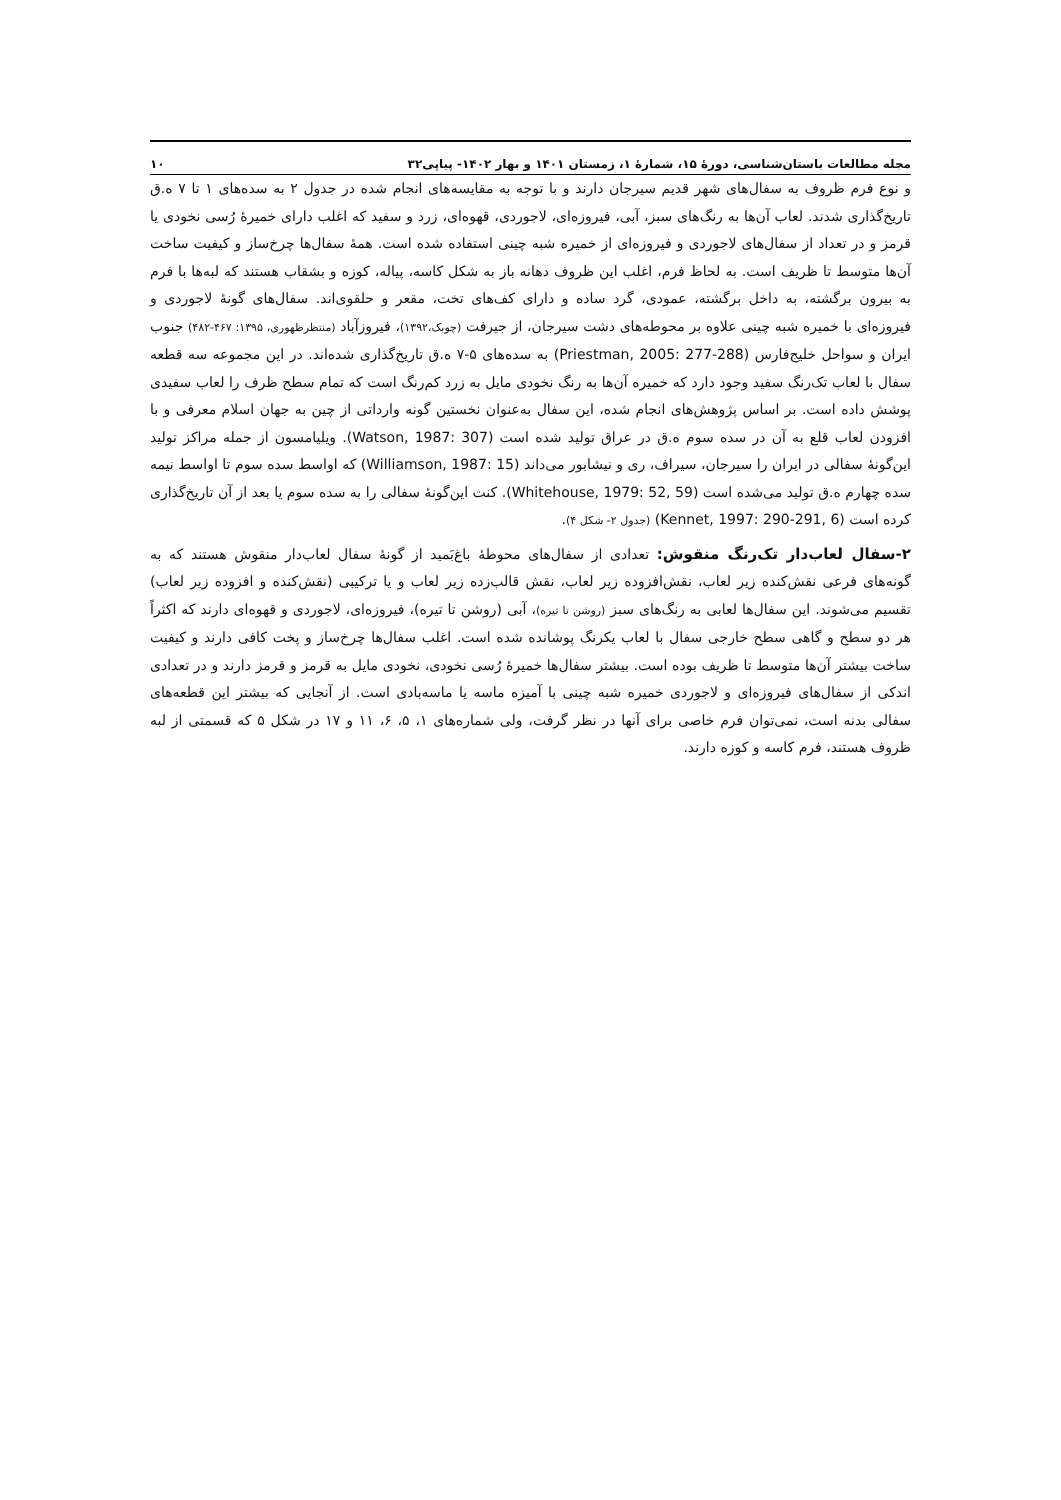مجله مطالعات باستان‌شناسی، دورهٔ ۱۵، شمارهٔ ۱، زمستان ۱۴۰۱ و بهار ۱۴۰۲- پیاپی۳۲ ۱۰
و نوع فرم ظروف به سفال‌های شهر قدیم سیرجان دارند و با توجه به مقایسه‌های انجام شده در جدول ۲ به سده‌های ۱ تا ۷ ه.ق تاریخ‌گذاری شدند. لعاب آن‌ها به رنگ‌های سبز، آبی، فیروزه‌ای، لاجوردی، قهوه‌ای، زرد و سفید که اغلب دارای خمیرهٔ رُسی نخودی یا قرمز و در تعداد از سفال‌های لاجوردی و فیروزه‌ای از خمیره شبه چینی استفاده شده است. همهٔ سفال‌ها چرخ‌ساز و کیفیت ساخت آن‌ها متوسط تا ظریف است. به لحاظ فرم، اغلب این ظروف دهانه باز به شکل کاسه، پیاله، کوزه و بشقاب هستند که لبه‌ها با فرم به بیرون برگشته، به داخل برگشته، عمودی، گرد ساده و دارای کف‌های تخت، مقعر و حلقوی‌اند. سفال‌های گونهٔ لاجوردی و فیروزه‌ای با خمیره شبه چینی علاوه بر محوطه‌های دشت سیرجان، از جیرفت (چوبک،۱۳۹۲)، فیروزآباد (منتظرظهوری، ۱۳۹۵: ۴۶۷-۴۸۲) جنوب ایران و سواحل خلیج‌فارس (Priestman, 2005: 277-288) به سده‌های ۵-۷ ه.ق تاریخ‌گذاری شده‌اند. در این مجموعه سه قطعه سفال با لعاب تک‌رنگ سفید وجود دارد که خمیره آن‌ها به رنگ نخودی مایل به زرد کم‌رنگ است که تمام سطح ظرف را لعاب سفیدی پوشش داده است. بر اساس پژوهش‌های انجام شده، این سفال به‌عنوان نخستین گونه وارداتی از چین به جهان اسلام معرفی و با افزودن لعاب قلع به آن در سده سوم ه.ق در عراق تولید شده است (Watson, 1987: 307). ویلیامسون از جمله مراکز تولید این‌گونهٔ سفالی در ایران را سیرجان، سیراف، ری و نیشابور می‌داند (Williamson, 1987: 15) که اواسط سده سوم تا اواسط نیمه سده چهارم ه.ق تولید می‌شده است (Whitehouse, 1979: 52, 59). کنت این‌گونهٔ سفالی را به سده سوم یا بعد از آن تاریخ‌گذاری کرده است (Kennet, 1997: 290-291, 6) (جدول ۲- شکل ۴).
۲-سفال لعاب‌دار تک‌رنگ منقوش: تعدادی از سفال‌های محوطهٔ باغ‌بَمید از گونهٔ سفال لعاب‌دار منقوش هستند که به گونه‌های فرعی نقش‌کنده زیر لعاب، نقش‌افزوده زیر لعاب، نقش قالب‌زده زیر لعاب و یا ترکیبی (نقش‌کنده و افزوده زیر لعاب) تقسیم می‌شوند. این سفال‌ها لعابی به رنگ‌های سبز (روشن تا تیره)، آبی (روشن تا تیره)، فیروزه‌ای، لاجوردی و قهوه‌ای دارند که اکثراً هر دو سطح و گاهی سطح خارجی سفال با لعاب یکرنگ پوشانده شده است. اغلب سفال‌ها چرخ‌ساز و پخت کافی دارند و کیفیت ساخت بیشتر آن‌ها متوسط تا ظریف بوده است. بیشتر سفال‌ها خمیرهٔ رُسی نخودی، نخودی مایل به قرمز و قرمز دارند و در تعدادی اندکی از سفال‌های فیروزه‌ای و لاجوردی خمیره شبه چینی با آمیزه ماسه یا ماسه‌بادی است. از آنجایی که بیشتر این قطعه‌های سفالی بدنه است، نمی‌توان فرم خاصی برای آنها در نظر گرفت، ولی شماره‌های ۱، ۵، ۶، ۱۱ و ۱۷ در شکل ۵ که قسمتی از لبه ظروف هستند، فرم کاسه و کوزه دارند.